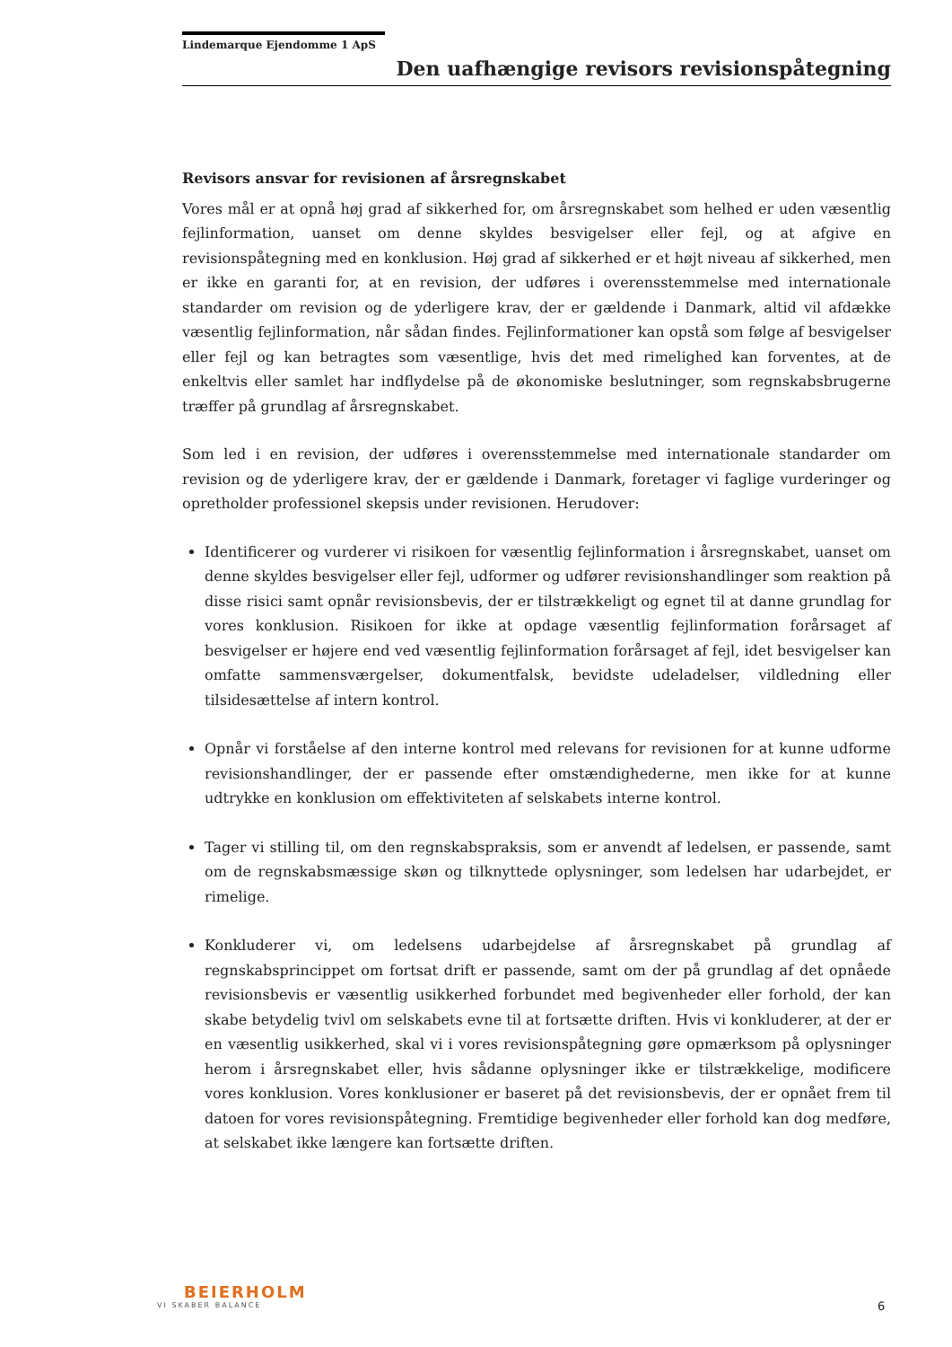Lindemarque Ejendomme 1 ApS
Den uafhængige revisors revisionspåtegning
Revisors ansvar for revisionen af årsregnskabet
Vores mål er at opnå høj grad af sikkerhed for, om årsregnskabet som helhed er uden væsentlig fejlinformation, uanset om denne skyldes besvigelser eller fejl, og at afgive en revisionspåtegning med en konklusion. Høj grad af sikkerhed er et højt niveau af sikkerhed, men er ikke en garanti for, at en revision, der udføres i overensstemmelse med internationale standarder om revision og de yderligere krav, der er gældende i Danmark, altid vil afdække væsentlig fejlinformation, når sådan findes. Fejlinformationer kan opstå som følge af besvigelser eller fejl og kan betragtes som væsentlige, hvis det med rimelighed kan forventes, at de enkeltvis eller samlet har indflydelse på de økonomiske beslutninger, som regnskabsbrugerne træffer på grundlag af årsregnskabet.
Som led i en revision, der udføres i overensstemmelse med internationale standarder om revision og de yderligere krav, der er gældende i Danmark, foretager vi faglige vurderinger og opretholder professionel skepsis under revisionen. Herudover:
Identificerer og vurderer vi risikoen for væsentlig fejlinformation i årsregnskabet, uanset om denne skyldes besvigelser eller fejl, udformer og udfører revisionshandlinger som reaktion på disse risici samt opnår revisionsbevis, der er tilstrækkeligt og egnet til at danne grundlag for vores konklusion. Risikoen for ikke at opdage væsentlig fejlinformation forårsaget af besvigelser er højere end ved væsentlig fejlinformation forårsaget af fejl, idet besvigelser kan omfatte sammensværgelser, dokumentfalsk, bevidste udeladelser, vildledning eller tilsidesættelse af intern kontrol.
Opnår vi forståelse af den interne kontrol med relevans for revisionen for at kunne udforme revisionshandlinger, der er passende efter omstændighederne, men ikke for at kunne udtrykke en konklusion om effektiviteten af selskabets interne kontrol.
Tager vi stilling til, om den regnskabspraksis, som er anvendt af ledelsen, er passende, samt om de regnskabsmæssige skøn og tilknyttede oplysninger, som ledelsen har udarbejdet, er rimelige.
Konkluderer vi, om ledelsens udarbejdelse af årsregnskabet på grundlag af regnskabsprincippet om fortsat drift er passende, samt om der på grundlag af det opnåede revisionsbevis er væsentlig usikkerhed forbundet med begivenheder eller forhold, der kan skabe betydelig tvivl om selskabets evne til at fortsætte driften. Hvis vi konkluderer, at der er en væsentlig usikkerhed, skal vi i vores revisionspåtegning gøre opmærksom på oplysninger herom i årsregnskabet eller, hvis sådanne oplysninger ikke er tilstrækkelige, modificere vores konklusion. Vores konklusioner er baseret på det revisionsbevis, der er opnået frem til datoen for vores revisionspåtegning. Fremtidige begivenheder eller forhold kan dog medføre, at selskabet ikke længere kan fortsætte driften.
BEIERHOLM
VI SKABER BALANCE
6